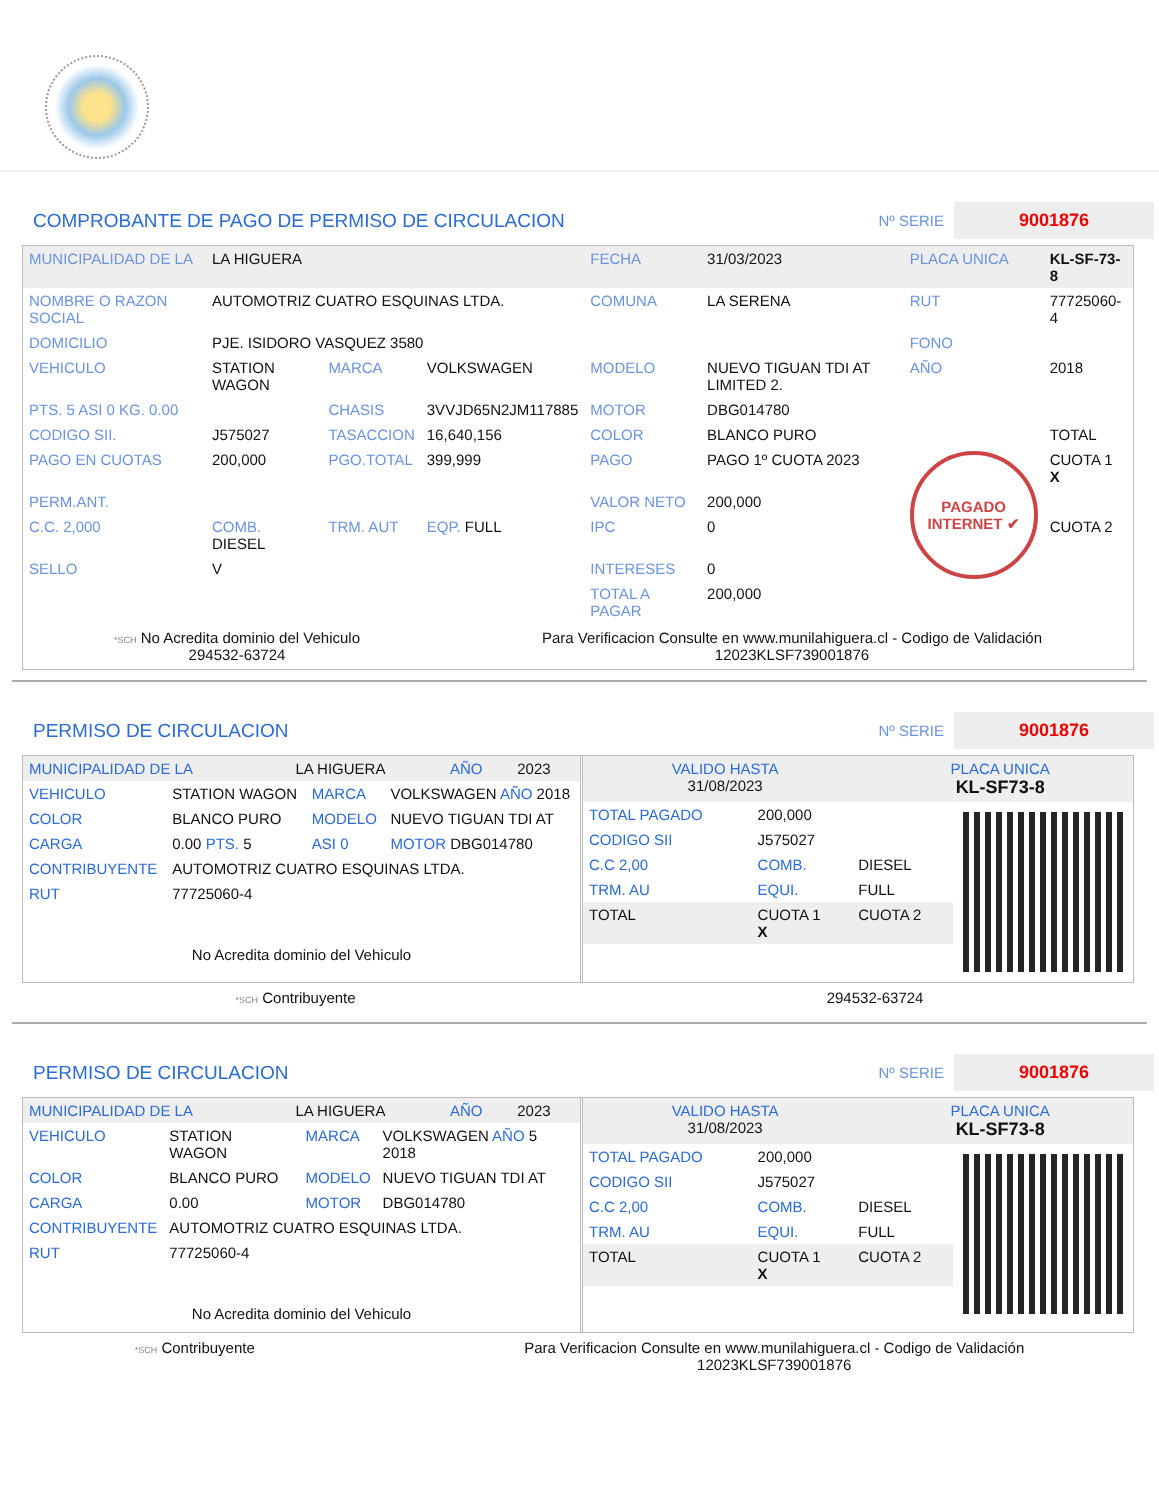COMPROBANTE DE PAGO DE PERMISO DE CIRCULACION
Nº SERIE 9001876
| MUNICIPALIDAD DE LA | LA HIGUERA | | | FECHA | 31/03/2023 | PLACA UNICA | KL-SF-73-8 |
| NOMBRE O RAZON SOCIAL | AUTOMOTRIZ CUATRO ESQUINAS LTDA. | | | COMUNA | LA SERENA | RUT | 77725060-4 |
| DOMICILIO | PJE. ISIDORO VASQUEZ 3580 | | | | | FONO | |
| VEHICULO | STATION WAGON | MARCA | VOLKSWAGEN | MODELO | NUEVO TIGUAN TDI AT LIMITED 2. | AÑO | 2018 |
| PTS. 5 ASI 0 KG. 0.00 | | CHASIS | 3VVJD65N2JM117885 | MOTOR | DBG014780 | | |
| CODIGO SII. | J575027 | TASACCION | 16,640,156 | COLOR | BLANCO PURO | | TOTAL |
| PAGO EN CUOTAS | 200,000 | PGO.TOTAL | 399,999 | PAGO | PAGO 1º CUOTA 2023 | PAGADO INTERNET ✔ | CUOTA 1 X |
| PERM.ANT. | | | | VALOR NETO | 200,000 | | |
| C.C. 2,000 | COMB. DIESEL | TRM. AUT | EQP. FULL | IPC | 0 | | CUOTA 2 |
| SELLO | V | | | INTERESES | 0 | | |
| | | | | TOTAL A PAGAR | 200,000 | | |
*SCH No Acredita dominio del Vehiculo
294532-63724
Para Verificacion Consulte en www.munilahiguera.cl - Codigo de Validación
12023KLSF739001876
PERMISO DE CIRCULACION
Nº SERIE 9001876
| MUNICIPALIDAD DE LA | LA HIGUERA | AÑO | 2023 |
| VEHICULO | STATION WAGON | MARCA | VOLKSWAGEN AÑO 2018 |
| COLOR | BLANCO PURO | MODELO | NUEVO TIGUAN TDI AT |
| CARGA | 0.00 PTS. 5 | ASI 0 | MOTOR DBG014780 |
| CONTRIBUYENTE | AUTOMOTRIZ CUATRO ESQUINAS LTDA. | | |
| RUT | 77725060-4 | | |
No Acredita dominio del Vehiculo
| VALIDO HASTA 31/08/2023 | PLACA UNICA KL-SF73-8 |
| TOTAL PAGADO | 200,000 | |
| CODIGO SII | J575027 | |
| C.C 2,00 | COMB. | DIESEL |
| TRM. AU | EQUI. | FULL |
| TOTAL | CUOTA 1 X | CUOTA 2 |
*SCH Contribuyente 294532-63724
PERMISO DE CIRCULACION
Nº SERIE 9001876
| MUNICIPALIDAD DE LA | LA HIGUERA | AÑO | 2023 |
| VEHICULO | STATION WAGON | MARCA | VOLKSWAGEN AÑO 5 2018 |
| COLOR | BLANCO PURO | MODELO | NUEVO TIGUAN TDI AT |
| CARGA | 0.00 | MOTOR | DBG014780 |
| CONTRIBUYENTE | AUTOMOTRIZ CUATRO ESQUINAS LTDA. | | |
| RUT | 77725060-4 | | |
No Acredita dominio del Vehiculo
| VALIDO HASTA 31/08/2023 | PLACA UNICA KL-SF73-8 |
| TOTAL PAGADO | 200,000 | |
| CODIGO SII | J575027 | |
| C.C 2,00 | COMB. | DIESEL |
| TRM. AU | EQUI. | FULL |
| TOTAL | CUOTA 1 X | CUOTA 2 |
*SCH Contribuyente Para Verificacion Consulte en www.munilahiguera.cl - Codigo de Validación
12023KLSF739001876